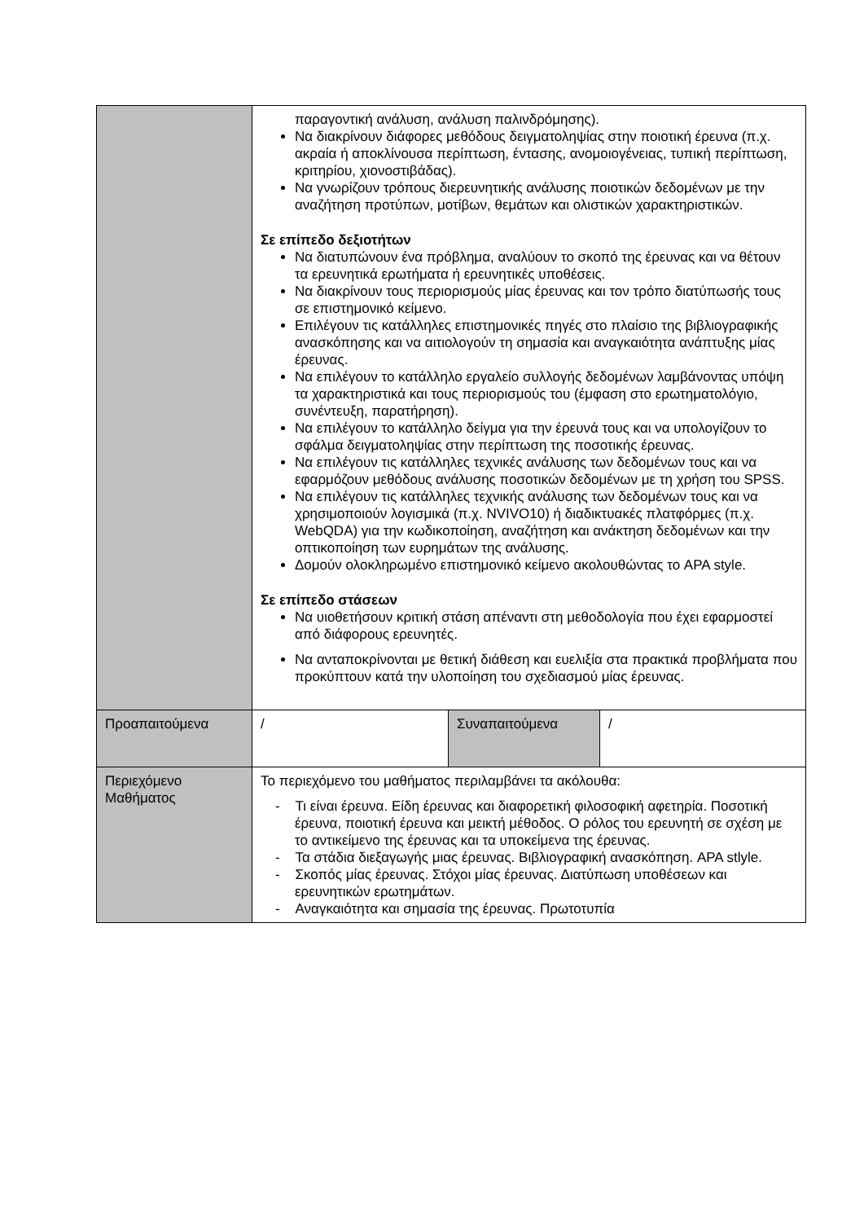| | παραγοντική ανάλυση, ανάλυση παλινδρόμησης). Να διακρίνουν διάφορες μεθόδους δειγματοληψίας στην ποιοτική έρευνα (π.χ. ακραία ή αποκλίνουσα περίπτωση, έντασης, ανομοιογένειας, τυπική περίπτωση, κριτηρίου, χιονοστιβάδας). Να γνωρίζουν τρόπους διερευνητικής ανάλυσης ποιοτικών δεδομένων με την αναζήτηση προτύπων, μοτίβων, θεμάτων και ολιστικών χαρακτηριστικών. Σε επίπεδο δεξιοτήτων Να διατυπώνουν ένα πρόβλημα, αναλύουν το σκοπό της έρευνας και να θέτουν τα ερευνητικά ερωτήματα ή ερευνητικές υποθέσεις. Να διακρίνουν τους περιορισμούς μίας έρευνας και τον τρόπο διατύπωσής τους σε επιστημονικό κείμενο. Επιλέγουν τις κατάλληλες επιστημονικές πηγές στο πλαίσιο της βιβλιογραφικής ανασκόπησης και να αιτιολογούν τη σημασία και αναγκαιότητα ανάπτυξης μίας έρευνας. Να επιλέγουν το κατάλληλο εργαλείο συλλογής δεδομένων λαμβάνοντας υπόψη τα χαρακτηριστικά και τους περιορισμούς του (έμφαση στο ερωτηματολόγιο, συνέντευξη, παρατήρηση). Να επιλέγουν το κατάλληλο δείγμα για την έρευνά τους και να υπολογίζουν το σφάλμα δειγματοληψίας στην περίπτωση της ποσοτικής έρευνας. Να επιλέγουν τις κατάλληλες τεχνικές ανάλυσης των δεδομένων τους και να εφαρμόζουν μεθόδους ανάλυσης ποσοτικών δεδομένων με τη χρήση του SPSS. Να επιλέγουν τις κατάλληλες τεχνικής ανάλυσης των δεδομένων τους και να χρησιμοποιούν λογισμικά (π.χ. NVIVO10) ή διαδικτυακές πλατφόρμες (π.χ. WebQDA) για την κωδικοποίηση, αναζήτηση και ανάκτηση δεδομένων και την οπτικοποίηση των ευρημάτων της ανάλυσης. Δομούν ολοκληρωμένο επιστημονικό κείμενο ακολουθώντας το APA style. Σε επίπεδο στάσεων Να υιοθετήσουν κριτική στάση απέναντι στη μεθοδολογία που έχει εφαρμοστεί από διάφορους ερευνητές. Να ανταποκρίνονται με θετική διάθεση και ευελιξία στα πρακτικά προβλήματα που προκύπτουν κατά την υλοποίηση του σχεδιασμού μίας έρευνας. | | |
| Προαπαιτούμενα | / | Συναπαιτούμενα | / |
| Περιεχόμενο Μαθήματος | Το περιεχόμενο του μαθήματος περιλαμβάνει τα ακόλουθα: - Τι είναι έρευνα. Είδη έρευνας και διαφορετική φιλοσοφική αφετηρία. Ποσοτική έρευνα, ποιοτική έρευνα και μεικτή μέθοδος. Ο ρόλος του ερευνητή σε σχέση με το αντικείμενο της έρευνας και τα υποκείμενα της έρευνας. - Τα στάδια διεξαγωγής μιας έρευνας. Βιβλιογραφική ανασκόπηση. APA stlyle. - Σκοπός μίας έρευνας. Στόχοι μίας έρευνας. Διατύπωση υποθέσεων και ερευνητικών ερωτημάτων. - Αναγκαιότητα και σημασία της έρευνας. Πρωτοτυπία | | |